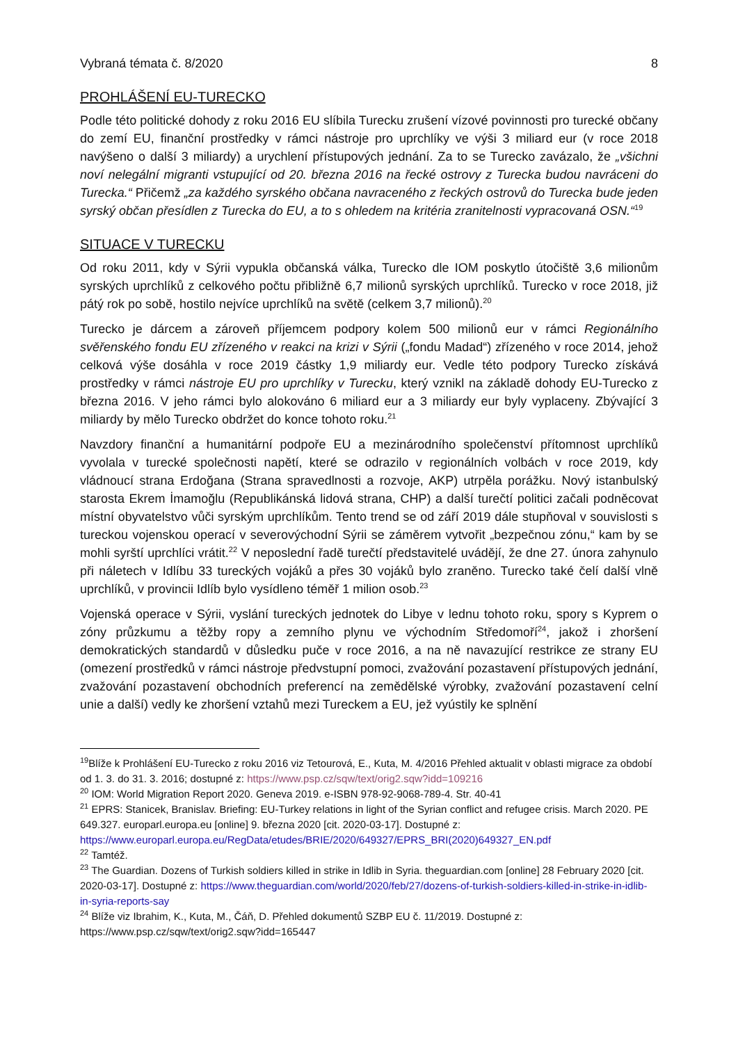Vybraná témata č. 8/2020 8
PROHLÁŠENÍ EU-TURECKO
Podle této politické dohody z roku 2016 EU slíbila Turecku zrušení vízové povinnosti pro turecké občany do zemí EU, finanční prostředky v rámci nástroje pro uprchlíky ve výši 3 miliard eur (v roce 2018 navýšeno o další 3 miliardy) a urychlení přístupových jednání. Za to se Turecko zavázalo, že „všichni noví nelegální migranti vstupující od 20. března 2016 na řecké ostrovy z Turecka budou navráceni do Turecka.“ Přičemž „za každého syrského občana navraceného z řeckých ostrovů do Turecka bude jeden syrský občan přesídlen z Turecka do EU, a to s ohledem na kritéria zranitelnosti vypracovaná OSN.“<sup>19</sup>
SITUACE V TURECKU
Od roku 2011, kdy v Sýrii vypukla občanská válka, Turecko dle IOM poskytlo útočiště 3,6 milionům syrských uprchlíků z celkového počtu přibližně 6,7 milionů syrských uprchlíků. Turecko v roce 2018, již pátý rok po sobě, hostilo nejvíce uprchlíků na světě (celkem 3,7 milionů).<sup>20</sup>
Turecko je dárcem a zároveň příjemcem podpory kolem 500 milionů eur v rámci Regionálního svěřenského fondu EU zřízeného v reakci na krizi v Sýrii („fondu Madad“) zřízeného v roce 2014, jehož celková výše dosáhla v roce 2019 částky 1,9 miliardy eur. Vedle této podpory Turecko získává prostředky v rámci nástroje EU pro uprchlíky v Turecku, který vznikl na základě dohody EU-Turecko z března 2016. V jeho rámci bylo alokováno 6 miliard eur a 3 miliardy eur byly vyplaceny. Zbývající 3 miliardy by mělo Turecko obdržet do konce tohoto roku.<sup>21</sup>
Navzdory finanční a humanitární podpoře EU a mezinárodního společenství přítomnost uprchlíků vyvolala v turecké společnosti napětí, které se odrazilo v regionálních volbách v roce 2019, kdy vládnoucí strana Erdoğana (Strana spravedlnosti a rozvoje, AKP) utrpěla porážku. Nový istanbulský starosta Ekrem İmamoğlu (Republikánská lidová strana, CHP) a další turečtí politici začali podněcovat místní obyvatelstvo vůči syrským uprchlíkům. Tento trend se od září 2019 dále stupňoval v souvislosti s tureckou vojenskou operací v severovýchodní Sýrii se záměrem vytvořit „bezpečnou zónu,“ kam by se mohli syrští uprchlíci vrátit.<sup>22</sup> V neposlední řadě turečtí představitelé uvádějí, že dne 27. února zahynulo při náletech v Idlíbu 33 tureckých vojáků a přes 30 vojáků bylo zraněno. Turecko také čelí další vlně uprchlíků, v provincii Idlíb bylo vysídleno téměř 1 milion osob.<sup>23</sup>
Vojenská operace v Sýrii, vyslání tureckých jednotek do Libye v lednu tohoto roku, spory s Kyprem o zóny průzkumu a těžby ropy a zemního plynu ve východním Středomoří<sup>24</sup>, jakož i zhoršení demokratických standardů v důsledku puče v roce 2016, a na ně navazující restrikce ze strany EU (omezení prostředků v rámci nástroje předvstupní pomoci, zvažování pozastavení přístupových jednání, zvažování pozastavení obchodních preferencí na zemědělské výrobky, zvažování pozastavení celní unie a další) vedly ke zhoršení vztahů mezi Tureckem a EU, jež vyústily ke splnění
<sup>19</sup> Blíže k Prohlášení EU-Turecko z roku 2016 viz Tetourová, E., Kuta, M. 4/2016 Přehled aktualit v oblasti migrace za období od 1. 3. do 31. 3. 2016; dostupné z: https://www.psp.cz/sqw/text/orig2.sqw?idd=109216
<sup>20</sup> IOM: World Migration Report 2020. Geneva 2019. e-ISBN 978-92-9068-789-4. Str. 40-41
<sup>21</sup> EPRS: Stanicek, Branislav. Briefing: EU-Turkey relations in light of the Syrian conflict and refugee crisis. March 2020. PE 649.327. europarl.europa.eu [online] 9. března 2020 [cit. 2020-03-17]. Dostupné z: https://www.europarl.europa.eu/RegData/etudes/BRIE/2020/649327/EPRS_BRI(2020)649327_EN.pdf
<sup>22</sup> Tamtéž.
<sup>23</sup> The Guardian. Dozens of Turkish soldiers killed in strike in Idlib in Syria. theguardian.com [online] 28 February 2020 [cit. 2020-03-17]. Dostupné z: https://www.theguardian.com/world/2020/feb/27/dozens-of-turkish-soldiers-killed-in-strike-in-idlib-in-syria-reports-say
<sup>24</sup> Blíže viz Ibrahim, K., Kuta, M., Čáň, D. Přehled dokumentů SZBP EU č. 11/2019. Dostupné z: https://www.psp.cz/sqw/text/orig2.sqw?idd=165447